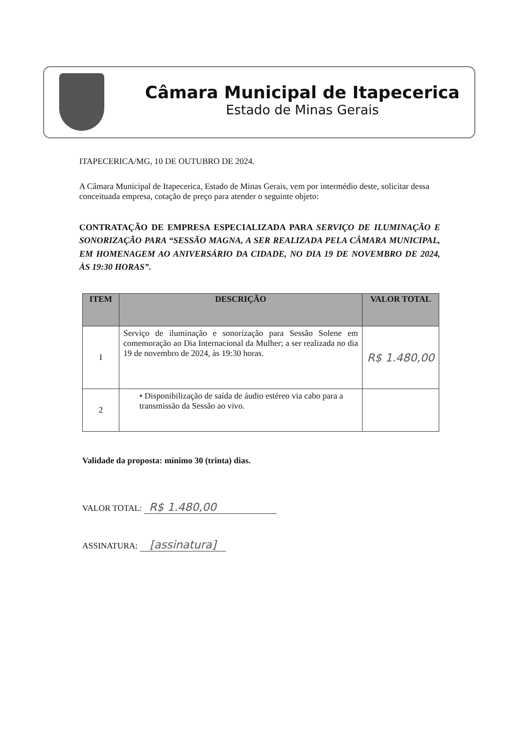Câmara Municipal de Itapecerica
Estado de Minas Gerais
ITAPECERICA/MG, 10 DE OUTUBRO DE 2024.
A Câmara Municipal de Itapecerica, Estado de Minas Gerais, vem por intermédio deste, solicitar dessa conceituada empresa, cotação de preço para atender o seguinte objeto:
CONTRATAÇÃO DE EMPRESA ESPECIALIZADA PARA SERVIÇO DE ILUMINAÇÃO E SONORIZAÇÃO PARA “SESSÃO MAGNA, A SER REALIZADA PELA CÂMARA MUNICIPAL, EM HOMENAGEM AO ANIVERSÁRIO DA CIDADE, NO DIA 19 DE NOVEMBRO DE 2024, ÀS 19:30 HORAS”.
| ITEM | DESCRIÇÃO | VALOR TOTAL |
| --- | --- | --- |
| I | Serviço de iluminação e sonorização para Sessão Solene em comemoração ao Dia Internacional da Mulher; a ser realizada no dia 19 de novembro de 2024, às 19:30 horas. | R$ 1.480,00 |
| 2 | • Disponibilização de saída de áudio estéreo via cabo para a transmissão da Sessão ao vivo. | |
Validade da proposta: mínimo 30 (trinta) dias.
VALOR TOTAL: R$ 1.480,00
ASSINATURA: [assinatura]